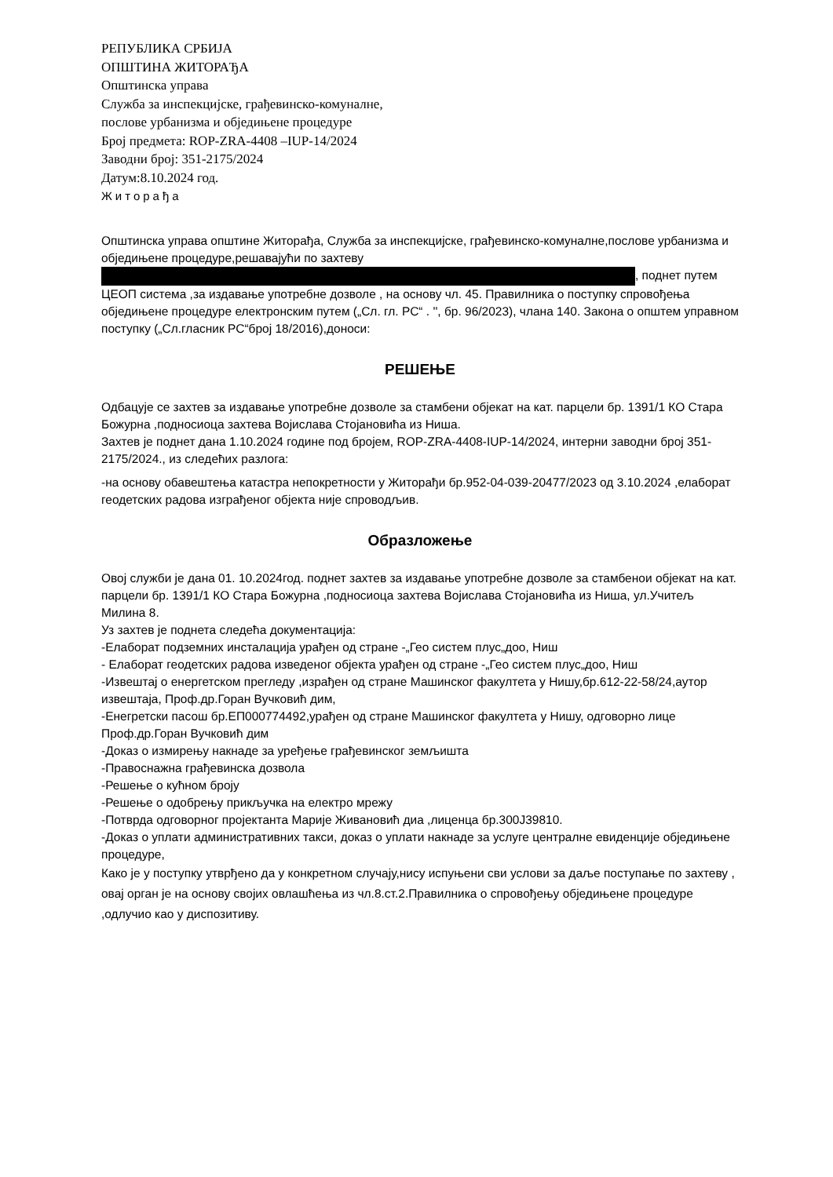РЕПУБЛИКА СРБИЈА
ОПШТИНА ЖИТОРАЂА
Општинска управа
Служба за инспекцијске, грађевинско-комуналне,
послове урбанизма и обједињене процедуре
Број предмета: ROP-ZRA-4408 –IUP-14/2024
Заводни број: 351-2175/2024
Датум:8.10.2024 год.
Житорађа
Општинска управа општине Житорађа, Служба за инспекцијске, грађевинско-комуналне,послове урбанизма и обједињене процедуре,решавајући по захтеву , поднет путем ЦЕОП система ,за издавање употребне дозволе , на основу чл. 45. Правилника о поступку спровођења обједињене процедуре електронским путем („Сл. гл. РС“ . '', бр. 96/2023), члана 140. Закона о општем управном поступку („Сл.гласник РС“број 18/2016),доноси:
РЕШЕЊЕ
Одбацује се захтев за издавање употребне дозволе за стамбени објекат на кат. парцели бр. 1391/1 КО Стара Божурна ,подносиоца захтева Војислава Стојановића из Ниша.
Захтев је поднет дана 1.10.2024 године под бројем, ROP-ZRA-4408-IUP-14/2024, интерни заводни број 351-2175/2024., из следећих разлога:
-на основу обавештења катастра непокретности у Житорађи бр.952-04-039-20477/2023 од 3.10.2024 ,елаборат геодетских радова изграђеног објекта није спроводљив.
Образложење
Овој служби је дана 01. 10.2024год. поднет захтев за издавање употребне дозволе за стамбенои објекат на кат. парцели бр. 1391/1 КО Стара Божурна ,подносиоца захтева Војислава Стојановића из Ниша, ул.Учитељ Милина 8.
Уз захтев је поднета следећа документација:
-Елаборат подземних инсталација урађен од стране -„Гео систем плус„доо, Ниш
- Елаборат геодетских радова изведеног објекта урађен од стране -„Гео систем плус„доо, Ниш
-Извештај о енергетском прегледу ,израђен од стране Машинског факултета у Нишу,бр.612-22-58/24,аутор извештаја, Проф.др.Горан Вучковић дим,
-Енегретски пасош бр.ЕП000774492,урађен од стране Машинског факултета у Нишу, одговорно лице Проф.др.Горан Вучковић дим
-Доказ о измирењу накнаде за уређење грађевинског земљишта
-Правоснажна грађевинска дозвола
-Решење о кућном броју
-Решење о одобрењу прикључка на електро мрежу
-Потврда одговорног пројектанта Марије Живановић диа ,лиценца бр.300J39810.
-Доказ о уплати административних такси, доказ о уплати накнаде за услуге централне евиденције обједињене процедуре,
Како је у поступку утврђено да у конкретном случају,нису испуњени сви услови за даље поступање по захтеву , овај орган је на основу својих овлашћења из чл.8.ст.2.Правилника о спровођењу обједињене процедуре ,одлучио као у диспозитиву.